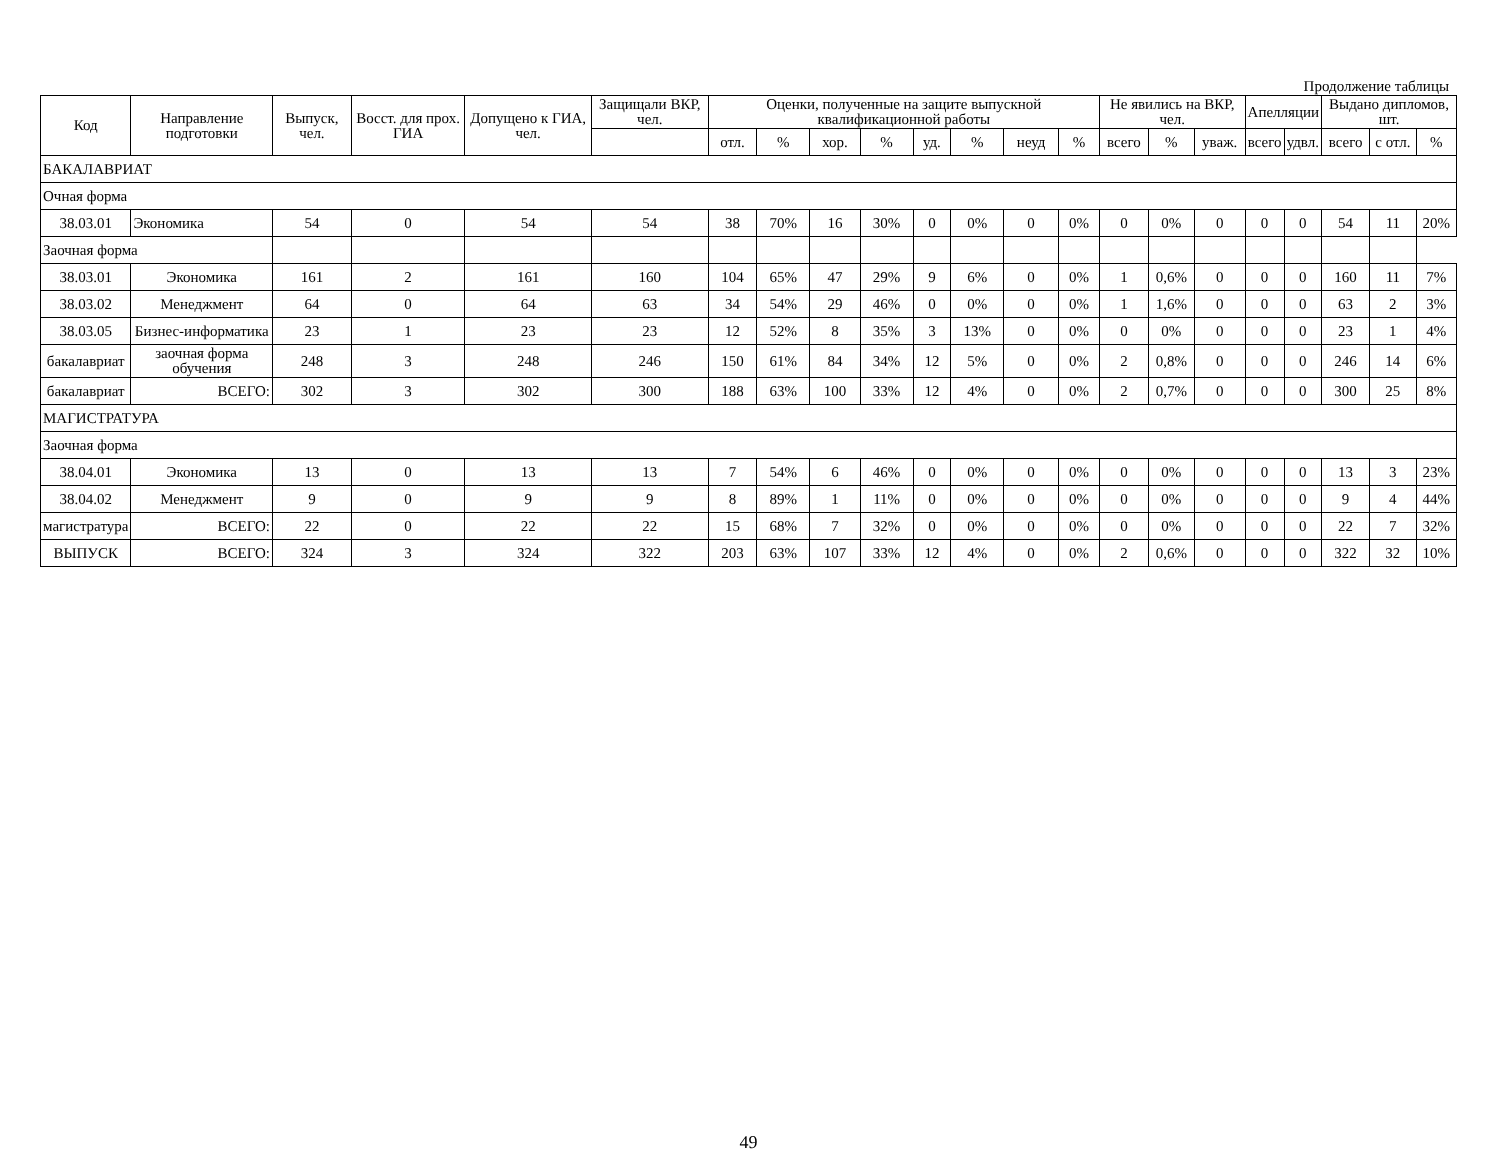Продолжение таблицы
| Код | Направление подготовки | Выпуск, чел. | Восст. для прох. ГИА | Допущено к ГИА, чел. | Защищали ВКР, чел. | Оценки, полученные на защите выпускной квалификационной работы | | | | | | | | Не явились на ВКР, чел. | | | Апелляции | | Выдано дипломов, шт. | | |
| --- | --- | --- | --- | --- | --- | --- | --- | --- | --- | --- | --- | --- | --- | --- | --- | --- | --- | --- | --- | --- | --- |
| | | | | | | отл. | % | хор. | % | уд. | % | неуд | % | всего | % | уваж. | всего | удвл. | всего | с отл. | % |
| БАКАЛАВРИАТ | | | | | | | | | | | | | | | | | | | | | |
| Очная форма | | | | | | | | | | | | | | | | | | | | | |
| 38.03.01 | Экономика | 54 | 0 | 54 | 54 | 38 | 70% | 16 | 30% | 0 | 0% | 0 | 0% | 0 | 0% | 0 | 0 | 0 | 54 | 11 | 20% |
| Заочная форма | | | | | | | | | | | | | | | | | | | | | |
| 38.03.01 | Экономика | 161 | 2 | 161 | 160 | 104 | 65% | 47 | 29% | 9 | 6% | 0 | 0% | 1 | 0,6% | 0 | 0 | 0 | 160 | 11 | 7% |
| 38.03.02 | Менеджмент | 64 | 0 | 64 | 63 | 34 | 54% | 29 | 46% | 0 | 0% | 0 | 0% | 1 | 1,6% | 0 | 0 | 0 | 63 | 2 | 3% |
| 38.03.05 | Бизнес-информатика | 23 | 1 | 23 | 23 | 12 | 52% | 8 | 35% | 3 | 13% | 0 | 0% | 0 | 0% | 0 | 0 | 0 | 23 | 1 | 4% |
| бакалавриат | заочная форма обучения | 248 | 3 | 248 | 246 | 150 | 61% | 84 | 34% | 12 | 5% | 0 | 0% | 2 | 0,8% | 0 | 0 | 0 | 246 | 14 | 6% |
| бакалавриат | ВСЕГО: | 302 | 3 | 302 | 300 | 188 | 63% | 100 | 33% | 12 | 4% | 0 | 0% | 2 | 0,7% | 0 | 0 | 0 | 300 | 25 | 8% |
| МАГИСТРАТУРА | | | | | | | | | | | | | | | | | | | | | |
| Заочная форма | | | | | | | | | | | | | | | | | | | | | |
| 38.04.01 | Экономика | 13 | 0 | 13 | 13 | 7 | 54% | 6 | 46% | 0 | 0% | 0 | 0% | 0 | 0% | 0 | 0 | 0 | 13 | 3 | 23% |
| 38.04.02 | Менеджмент | 9 | 0 | 9 | 9 | 8 | 89% | 1 | 11% | 0 | 0% | 0 | 0% | 0 | 0% | 0 | 0 | 0 | 9 | 4 | 44% |
| магистратура | ВСЕГО: | 22 | 0 | 22 | 22 | 15 | 68% | 7 | 32% | 0 | 0% | 0 | 0% | 0 | 0% | 0 | 0 | 0 | 22 | 7 | 32% |
| ВЫПУСК | ВСЕГО: | 324 | 3 | 324 | 322 | 203 | 63% | 107 | 33% | 12 | 4% | 0 | 0% | 2 | 0,6% | 0 | 0 | 0 | 322 | 32 | 10% |
49